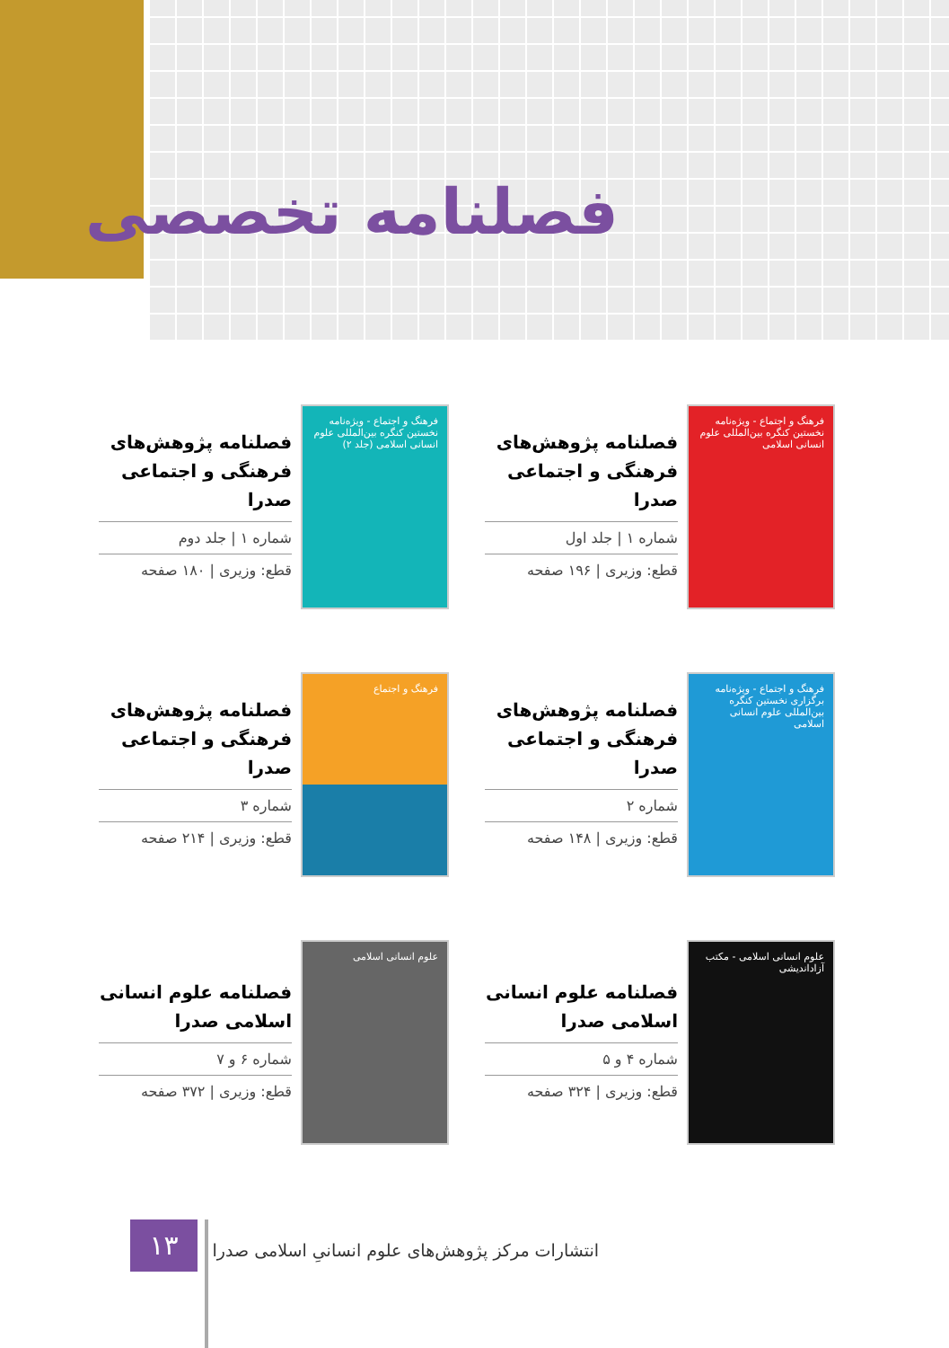فصلنامه تخصصی
فرهنگ و اجتماع - ویژه‌نامه نخستین کنگره بین‌المللی علوم انسانی اسلامی
فصلنامه پژوهش‌های فرهنگی و اجتماعی صدرا
شماره ۱ | جلد اول
قطع: وزیری | ۱۹۶ صفحه
فرهنگ و اجتماع - ویژه‌نامه نخستین کنگره بین‌المللی علوم انسانی اسلامی (جلد ۲)
فصلنامه پژوهش‌های فرهنگی و اجتماعی صدرا
شماره ۱ | جلد دوم
قطع: وزیری | ۱۸۰ صفحه
فرهنگ و اجتماع - ویژه‌نامه برگزاری نخستین کنگره بین‌المللی علوم انسانی اسلامی
فصلنامه پژوهش‌های فرهنگی و اجتماعی صدرا
شماره ۲
قطع: وزیری | ۱۴۸ صفحه
فرهنگ و اجتماع
فصلنامه پژوهش‌های فرهنگی و اجتماعی صدرا
شماره ۳
قطع: وزیری | ۲۱۴ صفحه
علوم انسانی اسلامی - مکتب آزاداندیشی
فصلنامه علوم انسانی اسلامی صدرا
شماره ۴ و ۵
قطع: وزیری | ۳۲۴ صفحه
علوم انسانی اسلامی
فصلنامه علوم انسانی اسلامی صدرا
شماره ۶ و ۷
قطع: وزیری | ۳۷۲ صفحه
۱۳
انتشارات مرکز پژوهش‌های علوم انسانیِ اسلامی صدرا